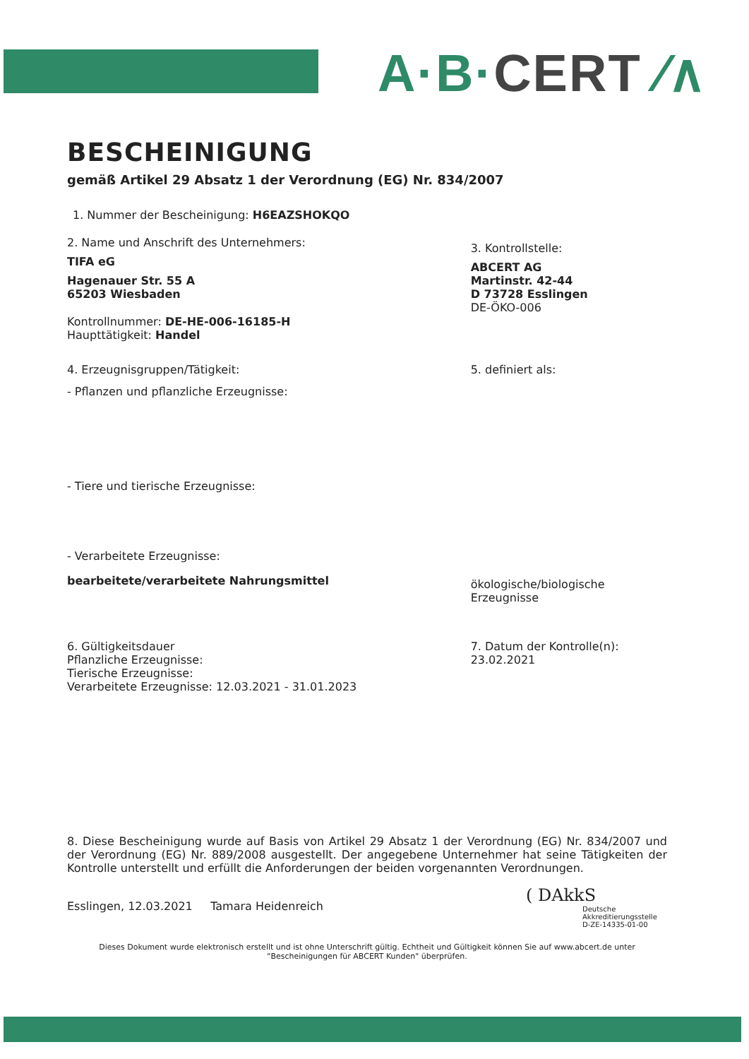A·B·CERT ⁄∧
BESCHEINIGUNG
gemäß Artikel 29 Absatz 1 der Verordnung (EG) Nr. 834/2007
1. Nummer der Bescheinigung: H6EAZSHOKQO
2. Name und Anschrift des Unternehmers:
TIFA eG
Hagenauer Str. 55 A
65203 Wiesbaden
Kontrollnummer: DE-HE-006-16185-H
Haupttätigkeit: Handel
3. Kontrollstelle:
ABCERT AG
Martinstr. 42-44
D 73728 Esslingen
DE-ÖKO-006
4. Erzeugnisgruppen/Tätigkeit:
- Pflanzen und pflanzliche Erzeugnisse:
- Tiere und tierische Erzeugnisse:
- Verarbeitete Erzeugnisse:
bearbeitete/verarbeitete Nahrungsmittel
5. definiert als:
ökologische/biologische
Erzeugnisse
6. Gültigkeitsdauer
Pflanzliche Erzeugnisse:
Tierische Erzeugnisse:
Verarbeitete Erzeugnisse: 12.03.2021 - 31.01.2023
7. Datum der Kontrolle(n):
23.02.2021
8. Diese Bescheinigung wurde auf Basis von Artikel 29 Absatz 1 der Verordnung (EG) Nr. 834/2007 und der Verordnung (EG) Nr. 889/2008 ausgestellt. Der angegebene Unternehmer hat seine Tätigkeiten der Kontrolle unterstellt und erfüllt die Anforderungen der beiden vorgenannten Verordnungen.
Esslingen, 12.03.2021 Tamara Heidenreich
( DAkkS
Deutsche
Akkreditierungsstelle
D-ZE-14335-01-00
Dieses Dokument wurde elektronisch erstellt und ist ohne Unterschrift gültig. Echtheit und Gültigkeit können Sie auf www.abcert.de unter "Bescheinigungen für ABCERT Kunden" überprüfen.